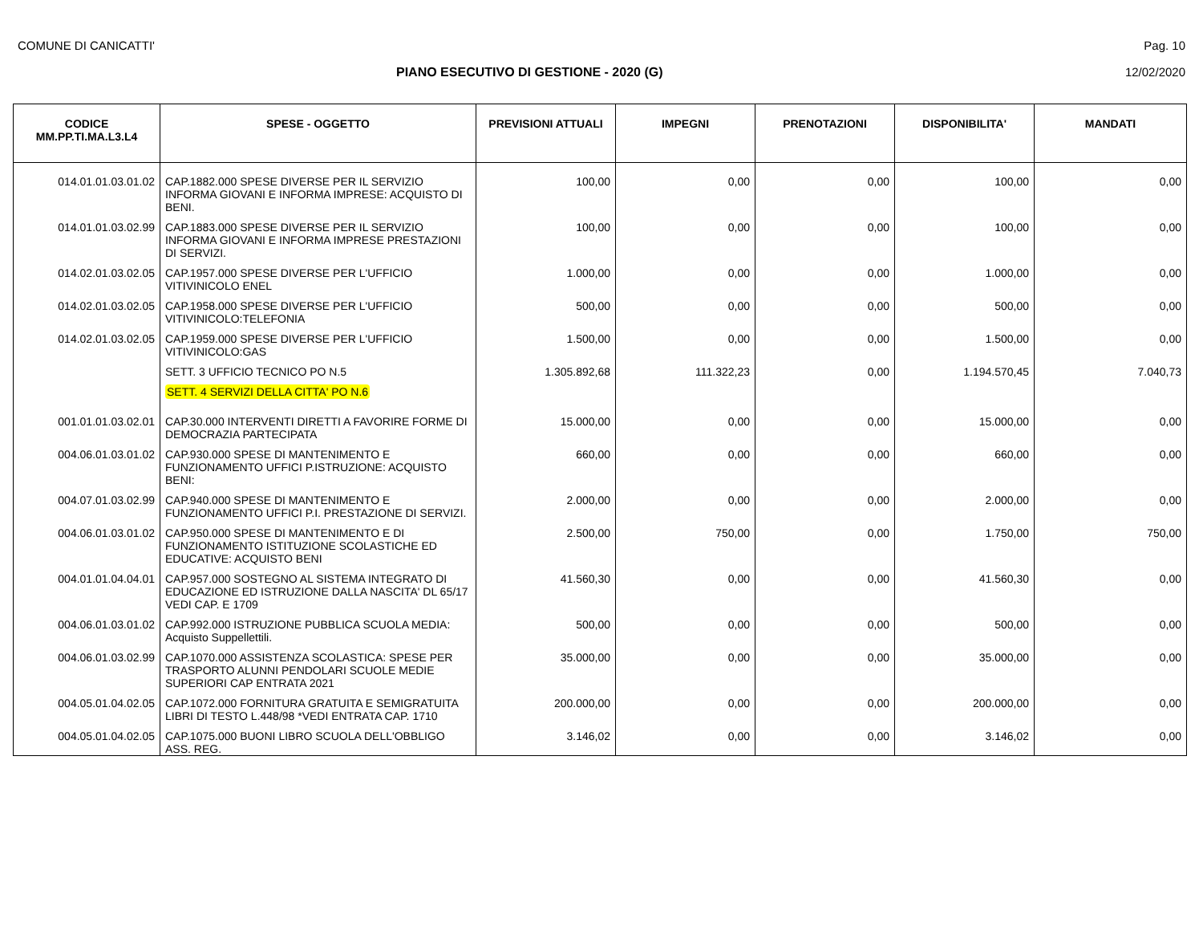COMUNE DI CANICATTI' Pag. 10
PIANO ESECUTIVO DI GESTIONE - 2020 (G) 12/02/2020
| CODICE MM.PP.TI.MA.L3.L4 | SPESE - OGGETTO | PREVISIONI ATTUALI | IMPEGNI | PRENOTAZIONI | DISPONIBILITA' | MANDATI |
| --- | --- | --- | --- | --- | --- | --- |
| 014.01.01.03.01.02 | CAP.1882.000 SPESE DIVERSE PER IL SERVIZIO INFORMA GIOVANI E INFORMA IMPRESE: ACQUISTO DI BENI. | 100,00 | 0,00 | 0,00 | 100,00 | 0,00 |
| 014.01.01.03.02.99 | CAP.1883.000 SPESE DIVERSE PER IL SERVIZIO INFORMA GIOVANI E INFORMA IMPRESE PRESTAZIONI DI SERVIZI. | 100,00 | 0,00 | 0,00 | 100,00 | 0,00 |
| 014.02.01.03.02.05 | CAP.1957.000 SPESE DIVERSE PER L'UFFICIO VITIVINICOLO ENEL | 1.000,00 | 0,00 | 0,00 | 1.000,00 | 0,00 |
| 014.02.01.03.02.05 | CAP.1958.000 SPESE DIVERSE PER L'UFFICIO VITIVINICOLO:TELEFONIA | 500,00 | 0,00 | 0,00 | 500,00 | 0,00 |
| 014.02.01.03.02.05 | CAP.1959.000 SPESE DIVERSE PER L'UFFICIO VITIVINICOLO:GAS | 1.500,00 | 0,00 | 0,00 | 1.500,00 | 0,00 |
| | SETT. 3 UFFICIO TECNICO PO N.5 | 1.305.892,68 | 111.322,23 | 0,00 | 1.194.570,45 | 7.040,73 |
| | SETT. 4 SERVIZI DELLA CITTA' PO N.6 | | | | | |
| 001.01.01.03.02.01 | CAP.30.000 INTERVENTI DIRETTI A FAVORIRE FORME DI DEMOCRAZIA PARTECIPATA | 15.000,00 | 0,00 | 0,00 | 15.000,00 | 0,00 |
| 004.06.01.03.01.02 | CAP.930.000 SPESE DI MANTENIMENTO E FUNZIONAMENTO UFFICI P.ISTRUZIONE: ACQUISTO BENI: | 660,00 | 0,00 | 0,00 | 660,00 | 0,00 |
| 004.07.01.03.02.99 | CAP.940.000 SPESE DI MANTENIMENTO E FUNZIONAMENTO UFFICI P.I. PRESTAZIONE DI SERVIZI. | 2.000,00 | 0,00 | 0,00 | 2.000,00 | 0,00 |
| 004.06.01.03.01.02 | CAP.950.000 SPESE DI MANTENIMENTO E DI FUNZIONAMENTO ISTITUZIONE SCOLASTICHE ED EDUCATIVE: ACQUISTO BENI | 2.500,00 | 750,00 | 0,00 | 1.750,00 | 750,00 |
| 004.01.01.04.04.01 | CAP.957.000 SOSTEGNO AL SISTEMA INTEGRATO DI EDUCAZIONE ED ISTRUZIONE DALLA NASCITA' DL 65/17 VEDI CAP. E 1709 | 41.560,30 | 0,00 | 0,00 | 41.560,30 | 0,00 |
| 004.06.01.03.01.02 | CAP.992.000 ISTRUZIONE PUBBLICA SCUOLA MEDIA: Acquisto Suppellettili. | 500,00 | 0,00 | 0,00 | 500,00 | 0,00 |
| 004.06.01.03.02.99 | CAP.1070.000 ASSISTENZA SCOLASTICA: SPESE PER TRASPORTO ALUNNI PENDOLARI SCUOLE MEDIE SUPERIORI CAP ENTRATA 2021 | 35.000,00 | 0,00 | 0,00 | 35.000,00 | 0,00 |
| 004.05.01.04.02.05 | CAP.1072.000 FORNITURA GRATUITA E SEMIGRATUITA LIBRI DI TESTO L.448/98 *VEDI ENTRATA CAP. 1710 | 200.000,00 | 0,00 | 0,00 | 200.000,00 | 0,00 |
| 004.05.01.04.02.05 | CAP.1075.000 BUONI LIBRO SCUOLA DELL'OBBLIGO ASS. REG. | 3.146,02 | 0,00 | 0,00 | 3.146,02 | 0,00 |